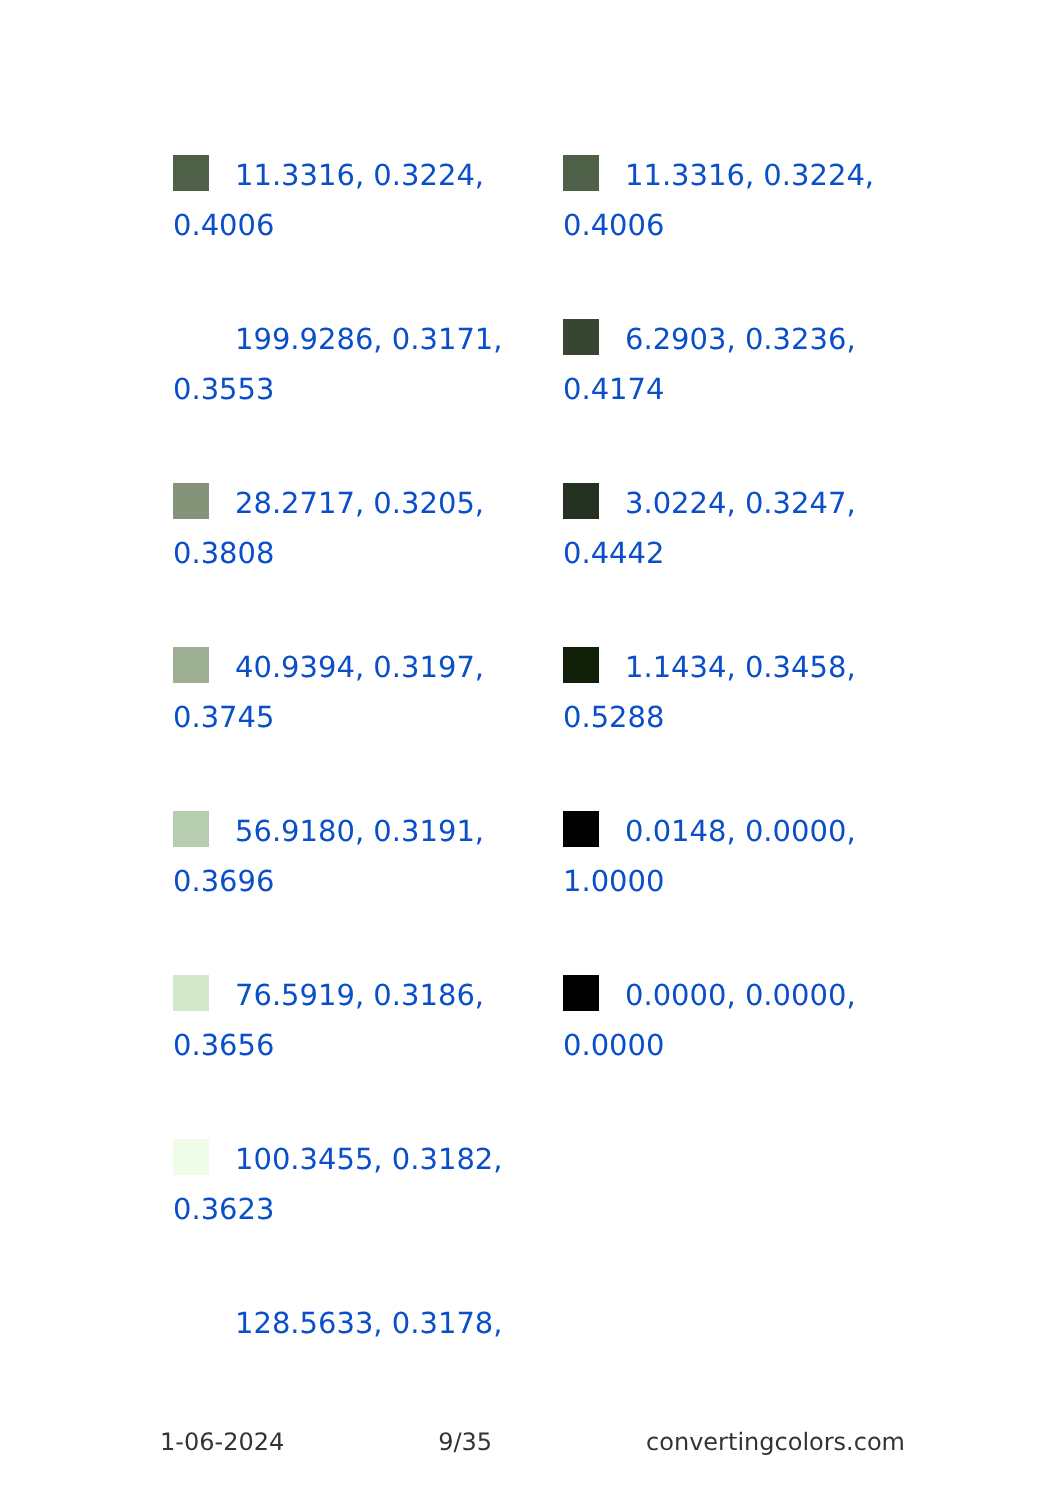11.3316, 0.3224, 0.4006
11.3316, 0.3224, 0.4006
199.9286, 0.3171, 0.3553
6.2903, 0.3236, 0.4174
28.2717, 0.3205, 0.3808
3.0224, 0.3247, 0.4442
40.9394, 0.3197, 0.3745
1.1434, 0.3458, 0.5288
56.9180, 0.3191, 0.3696
0.0148, 0.0000, 1.0000
76.5919, 0.3186, 0.3656
0.0000, 0.0000, 0.0000
100.3455, 0.3182, 0.3623
128.5633, 0.3178,
1-06-2024 9/35 convertingcolors.com